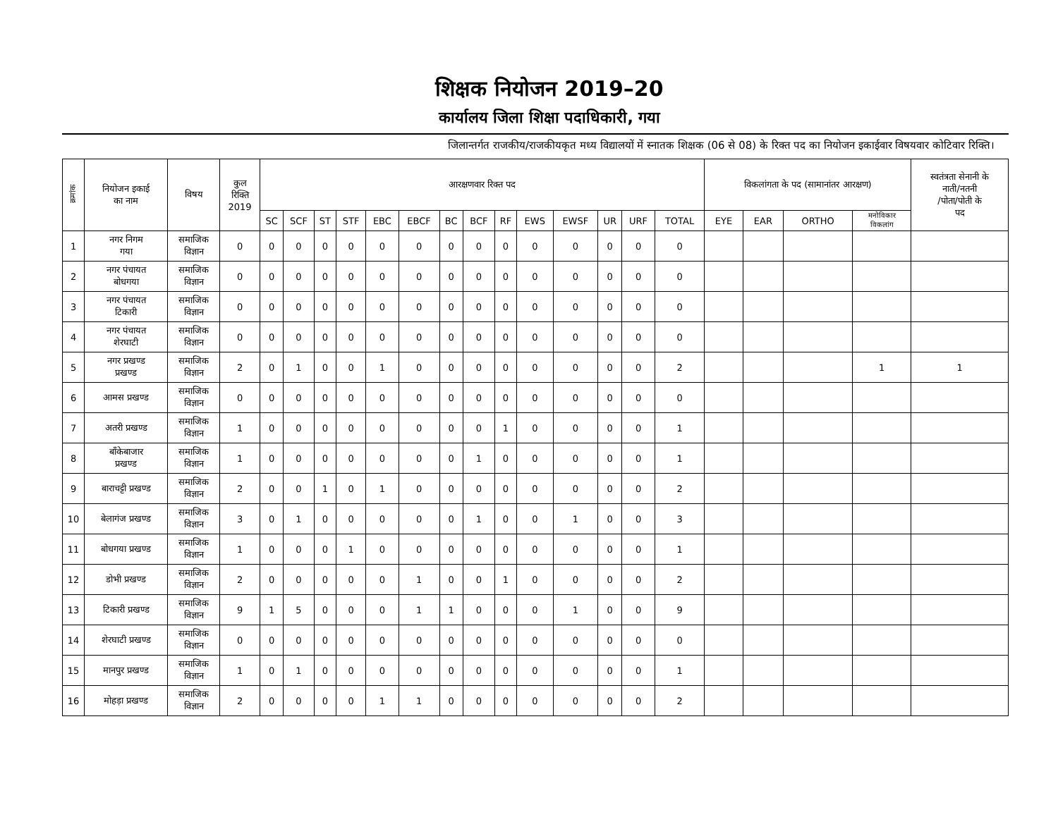शिक्षक नियोजन 2019–20
कार्यालय जिला शिक्षा पदाधिकारी, गया
जिलान्तर्गत राजकीय/राजकीयकृत मध्य विद्यालयों में स्नातक शिक्षक (06 से 08) के रिक्त पद का नियोजन इकाईवार विषयवार कोटिवार रिक्ति।
| क्रमांक | नियोजन इकाई का नाम | विषय | कुल रिक्ति 2019 | आरक्षणवार रिक्त पद | | | | | | | | | | | | | | विकलांगता के पद (सामानांतर आरक्षण) | | | | स्वतंत्रता सेनानी के नाती/नतनी /पोता/पोती के पद |
| --- | --- | --- | --- | --- | --- | --- | --- | --- | --- | --- | --- | --- | --- | --- | --- | --- | --- | --- | --- | --- | --- | --- |
| | | | | SC | SCF | ST | STF | EBC | EBCF | BC | BCF | RF | EWS | EWSF | UR | URF | TOTAL | EYE | EAR | ORTHO | मनोविकार विकलांग | |
| 1 | नगर निगम गया | समाजिक विज्ञान | 0 | 0 | 0 | 0 | 0 | 0 | 0 | 0 | 0 | 0 | 0 | 0 | 0 | 0 | 0 | | | | | |
| 2 | नगर पंचायत बोधगया | समाजिक विज्ञान | 0 | 0 | 0 | 0 | 0 | 0 | 0 | 0 | 0 | 0 | 0 | 0 | 0 | 0 | 0 | | | | | |
| 3 | नगर पंचायत टिकारी | समाजिक विज्ञान | 0 | 0 | 0 | 0 | 0 | 0 | 0 | 0 | 0 | 0 | 0 | 0 | 0 | 0 | 0 | | | | | |
| 4 | नगर पंचायत शेरघाटी | समाजिक विज्ञान | 0 | 0 | 0 | 0 | 0 | 0 | 0 | 0 | 0 | 0 | 0 | 0 | 0 | 0 | 0 | | | | | |
| 5 | नगर प्रखण्ड प्रखण्ड | समाजिक विज्ञान | 2 | 0 | 1 | 0 | 0 | 1 | 0 | 0 | 0 | 0 | 0 | 0 | 0 | 0 | 2 | | | | 1 | 1 |
| 6 | आमस प्रखण्ड | समाजिक विज्ञान | 0 | 0 | 0 | 0 | 0 | 0 | 0 | 0 | 0 | 0 | 0 | 0 | 0 | 0 | 0 | | | | | |
| 7 | अतरी प्रखण्ड | समाजिक विज्ञान | 1 | 0 | 0 | 0 | 0 | 0 | 0 | 0 | 0 | 1 | 0 | 0 | 0 | 0 | 1 | | | | | |
| 8 | बाँकेबाजार प्रखण्ड | समाजिक विज्ञान | 1 | 0 | 0 | 0 | 0 | 0 | 0 | 0 | 1 | 0 | 0 | 0 | 0 | 0 | 1 | | | | | |
| 9 | बाराचट्टी प्रखण्ड | समाजिक विज्ञान | 2 | 0 | 0 | 1 | 0 | 1 | 0 | 0 | 0 | 0 | 0 | 0 | 0 | 0 | 2 | | | | | |
| 10 | बेलागंज प्रखण्ड | समाजिक विज्ञान | 3 | 0 | 1 | 0 | 0 | 0 | 0 | 0 | 1 | 0 | 0 | 1 | 0 | 0 | 3 | | | | | |
| 11 | बोधगया प्रखण्ड | समाजिक विज्ञान | 1 | 0 | 0 | 0 | 1 | 0 | 0 | 0 | 0 | 0 | 0 | 0 | 0 | 0 | 1 | | | | | |
| 12 | डोभी प्रखण्ड | समाजिक विज्ञान | 2 | 0 | 0 | 0 | 0 | 0 | 1 | 0 | 0 | 1 | 0 | 0 | 0 | 0 | 2 | | | | | |
| 13 | टिकारी प्रखण्ड | समाजिक विज्ञान | 9 | 1 | 5 | 0 | 0 | 0 | 1 | 1 | 0 | 0 | 0 | 1 | 0 | 0 | 9 | | | | | |
| 14 | शेरघाटी प्रखण्ड | समाजिक विज्ञान | 0 | 0 | 0 | 0 | 0 | 0 | 0 | 0 | 0 | 0 | 0 | 0 | 0 | 0 | 0 | | | | | |
| 15 | मानपुर प्रखण्ड | समाजिक विज्ञान | 1 | 0 | 1 | 0 | 0 | 0 | 0 | 0 | 0 | 0 | 0 | 0 | 0 | 0 | 1 | | | | | |
| 16 | मोहड़ा प्रखण्ड | समाजिक विज्ञान | 2 | 0 | 0 | 0 | 0 | 1 | 1 | 0 | 0 | 0 | 0 | 0 | 0 | 0 | 2 | | | | | |